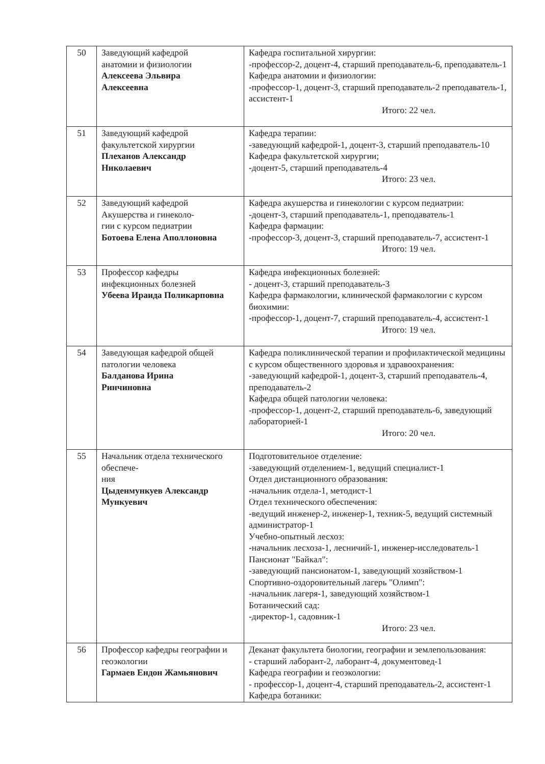| 50 | Заведующий кафедрой анатомии и физиологии Алексеева Эльвира Алексеевна | Кафедра госпитальной хирургии: -профессор-2, доцент-4, старший преподаватель-6, преподаватель-1 Кафедра анатомии и физиологии: -профессор-1, доцент-3, старший преподаватель-2 преподаватель-1, ассистент-1 Итого: 22 чел. |
| 51 | Заведующий кафедрой факультетской хирургии Плеханов Александр Николаевич | Кафедра терапии: -заведующий кафедрой-1, доцент-3, старший преподаватель-10 Кафедра факультетской хирургии; -доцент-5, старший преподаватель-4 Итого: 23 чел. |
| 52 | Заведующий кафедрой Акушерства и гинеколо- гии с курсом педиатрии Ботоева Елена Аполлоновна | Кафедра акушерства и гинекологии с курсом педиатрии: -доцент-3, старший преподаватель-1, преподаватель-1 Кафедра фармации: -профессор-3, доцент-3, старший преподаватель-7, ассистент-1 Итого: 19 чел. |
| 53 | Профессор кафедры инфекционных болезней Убеева Ираида Поликарповна | Кафедра инфекционных болезней: - доцент-3, старший преподаватель-3 Кафедра фармакологии, клинической фармакологии с курсом биохимии: -профессор-1, доцент-7, старший преподаватель-4, ассистент-1 Итого: 19 чел. |
| 54 | Заведующая кафедрой общей патологии человека Балданова Ирина Ринчиновна | Кафедра поликлинической терапии и профилактической медицины с курсом общественного здоровья и здравоохранения: -заведующий кафедрой-1, доцент-3, старший преподаватель-4, преподаватель-2 Кафедра общей патологии человека: -профессор-1, доцент-2, старший преподаватель-6, заведующий лабораторией-1 Итого: 20 чел. |
| 55 | Начальник отдела технического обеспече- ния Цыденмункуев Александр Мункуевич | Подготовительное отделение: -заведующий отделением-1, ведущий специалист-1 Отдел дистанционного образования: -начальник отдела-1, методист-1 Отдел технического обеспечения: -ведущий инженер-2, инженер-1, техник-5, ведущий системный администратор-1 Учебно-опытный лесхоз: -начальник лесхоза-1, лесничий-1, инженер-исследователь-1 Пансионат "Байкал": -заведующий пансионатом-1, заведующий хозяйством-1 Спортивно-оздоровительный лагерь "Олимп": -начальник лагеря-1, заведующий хозяйством-1 Ботанический сад: -директор-1, садовник-1 Итого: 23 чел. |
| 56 | Профессор кафедры географии и геоэкологии Гармаев Ендон Жамьянович | Деканат факультета биологии, географии и землепользования: - старший лаборант-2, лаборант-4, документовед-1 Кафедра географии и геоэкологии: - профессор-1, доцент-4, старший преподаватель-2, ассистент-1 Кафедра ботаники: |